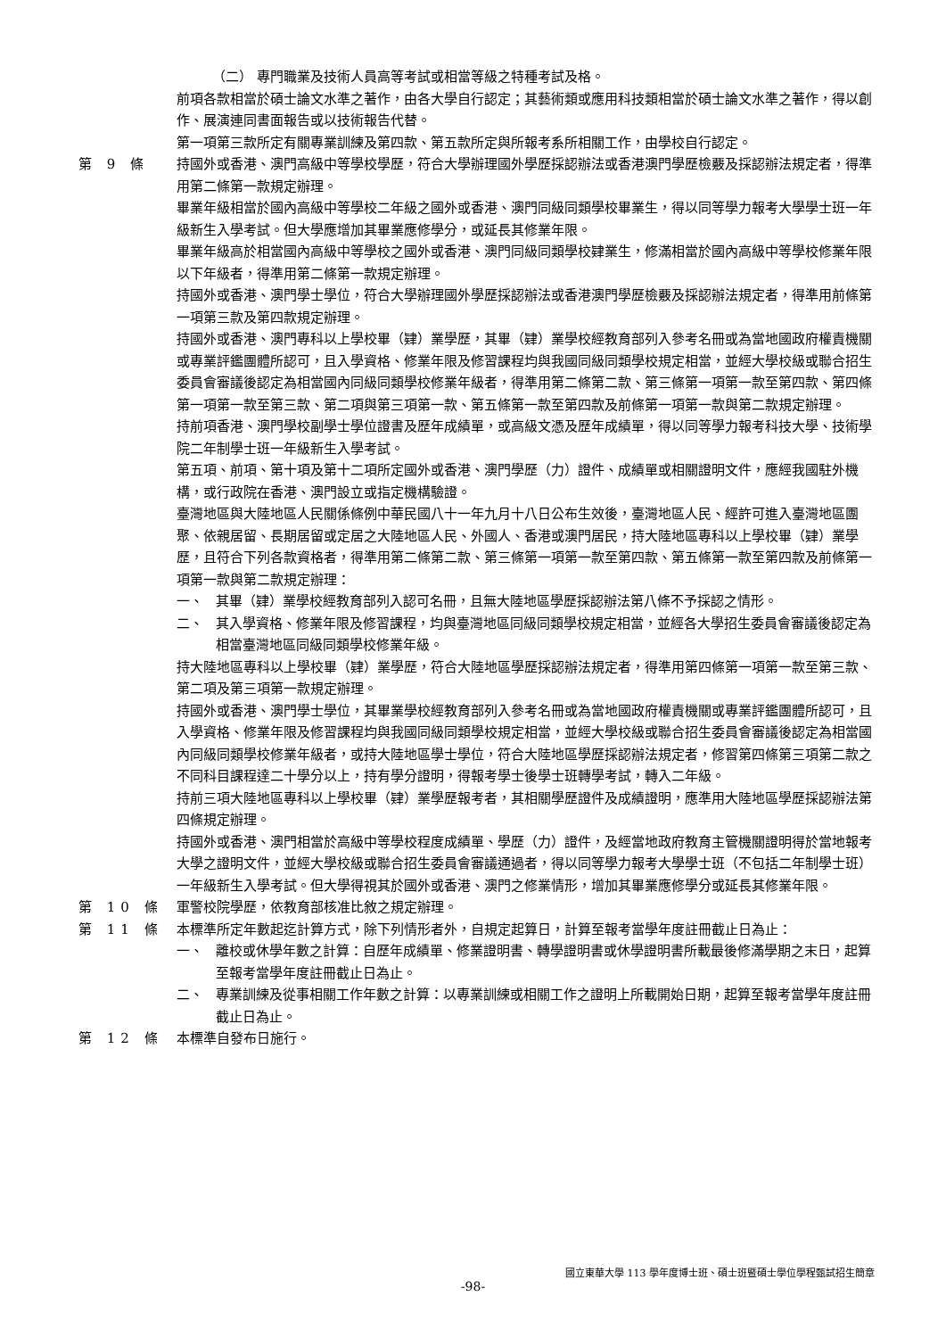（二） 專門職業及技術人員高等考試或相當等級之特種考試及格。
前項各款相當於碩士論文水準之著作，由各大學自行認定；其藝術類或應用科技類相當於碩士論文水準之著作，得以創作、展演連同書面報告或以技術報告代替。
第一項第三款所定有關專業訓練及第四款、第五款所定與所報考系所相關工作，由學校自行認定。
第 9 條 持國外或香港、澳門高級中等學校學歷，符合大學辦理國外學歷採認辦法或香港澳門學歷檢覈及採認辦法規定者，得準用第二條第一款規定辦理。
畢業年級相當於國內高級中等學校二年級之國外或香港、澳門同級同類學校畢業生，得以同等學力報考大學學士班一年級新生入學考試。但大學應增加其畢業應修學分，或延長其修業年限。
畢業年級高於相當國內高級中等學校之國外或香港、澳門同級同類學校肄業生，修滿相當於國內高級中等學校修業年限以下年級者，得準用第二條第一款規定辦理。
持國外或香港、澳門學士學位，符合大學辦理國外學歷採認辦法或香港澳門學歷檢覈及採認辦法規定者，得準用前條第一項第三款及第四款規定辦理。
持國外或香港、澳門專科以上學校畢（肄）業學歷，其畢（肄）業學校經教育部列入參考名冊或為當地國政府權責機關或專業評鑑團體所認可，且入學資格、修業年限及修習課程均與我國同級同類學校規定相當，並經大學校級或聯合招生委員會審議後認定為相當國內同級同類學校修業年級者，得準用第二條第二款、第三條第一項第一款至第四款、第四條第一項第一款至第三款、第二項與第三項第一款、第五條第一款至第四款及前條第一項第一款與第二款規定辦理。
持前項香港、澳門學校副學士學位證書及歷年成績單，或高級文憑及歷年成績單，得以同等學力報考科技大學、技術學院二年制學士班一年級新生入學考試。
第五項、前項、第十項及第十二項所定國外或香港、澳門學歷（力）證件、成績單或相關證明文件，應經我國駐外機構，或行政院在香港、澳門設立或指定機構驗證。
臺灣地區與大陸地區人民關係條例中華民國八十一年九月十八日公布生效後，臺灣地區人民、經許可進入臺灣地區團聚、依親居留、長期居留或定居之大陸地區人民、外國人、香港或澳門居民，持大陸地區專科以上學校畢（肄）業學歷，且符合下列各款資格者，得準用第二條第二款、第三條第一項第一款至第四款、第五條第一款至第四款及前條第一項第一款與第二款規定辦理：
一、 其畢（肄）業學校經教育部列入認可名冊，且無大陸地區學歷採認辦法第八條不予採認之情形。
二、 其入學資格、修業年限及修習課程，均與臺灣地區同級同類學校規定相當，並經各大學招生委員會審議後認定為相當臺灣地區同級同類學校修業年級。
持大陸地區專科以上學校畢（肄）業學歷，符合大陸地區學歷採認辦法規定者，得準用第四條第一項第一款至第三款、第二項及第三項第一款規定辦理。
持國外或香港、澳門學士學位，其畢業學校經教育部列入參考名冊或為當地國政府權責機關或專業評鑑團體所認可，且入學資格、修業年限及修習課程均與我國同級同類學校規定相當，並經大學校級或聯合招生委員會審議後認定為相當國內同級同類學校修業年級者，或持大陸地區學士學位，符合大陸地區學歷採認辦法規定者，修習第四條第三項第二款之不同科目課程達二十學分以上，持有學分證明，得報考學士後學士班轉學考試，轉入二年級。
持前三項大陸地區專科以上學校畢（肄）業學歷報考者，其相關學歷證件及成績證明，應準用大陸地區學歷採認辦法第四條規定辦理。
持國外或香港、澳門相當於高級中等學校程度成績單、學歷（力）證件，及經當地政府教育主管機關證明得於當地報考大學之證明文件，並經大學校級或聯合招生委員會審議通過者，得以同等學力報考大學學士班（不包括二年制學士班）一年級新生入學考試。但大學得視其於國外或香港、澳門之修業情形，增加其畢業應修學分或延長其修業年限。
第 10 條 軍警校院學歷，依教育部核准比敘之規定辦理。
第 11 條 本標準所定年數起迄計算方式，除下列情形者外，自規定起算日，計算至報考當學年度註冊截止日為止：
一、 離校或休學年數之計算：自歷年成績單、修業證明書、轉學證明書或休學證明書所載最後修滿學期之末日，起算至報考當學年度註冊截止日為止。
二、 專業訓練及從事相關工作年數之計算：以專業訓練或相關工作之證明上所載開始日期，起算至報考當學年度註冊截止日為止。
第 12 條 本標準自發布日施行。
國立東華大學 113 學年度博士班、碩士班暨碩士學位學程甄試招生簡章
-98-